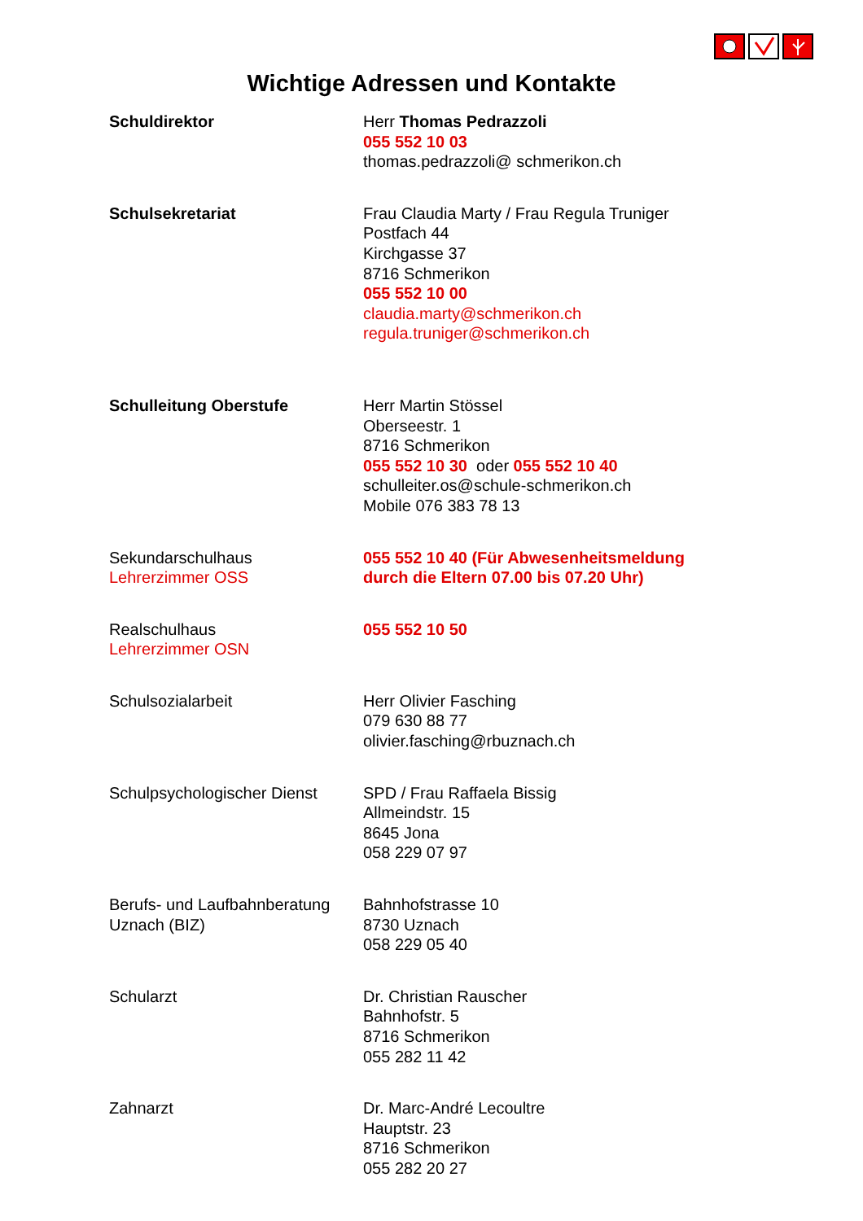Wichtige Adressen und Kontakte
| Schuldirektor | Herr Thomas Pedrazzoli 055 552 10 03 thomas.pedrazzoli@ schmerikon.ch |
| Schulsekretariat | Frau Claudia Marty / Frau Regula Truniger Postfach 44 Kirchgasse 37 8716 Schmerikon 055 552 10 00 claudia.marty@schmerikon.ch regula.truniger@schmerikon.ch |
| Schulleitung Oberstufe | Herr Martin Stössel Oberseestr. 1 8716 Schmerikon 055 552 10 30 oder 055 552 10 40 schulleiter.os@schule-schmerikon.ch Mobile 076 383 78 13 |
| Sekundarschulhaus Lehrerzimmer OSS | 055 552 10 40 (Für Abwesenheitsmeldung durch die Eltern 07.00 bis 07.20 Uhr) |
| Realschulhaus Lehrerzimmer OSN | 055 552 10 50 |
| Schulsozialarbeit | Herr Olivier Fasching 079 630 88 77 olivier.fasching@rbuznach.ch |
| Schulpsychologischer Dienst | SPD / Frau Raffaela Bissig Allmeindstr. 15 8645 Jona 058 229 07 97 |
| Berufs- und Laufbahnberatung Uznach (BIZ) | Bahnhofstrasse 10 8730 Uznach 058 229 05 40 |
| Schularzt | Dr. Christian Rauscher Bahnhofstr. 5 8716 Schmerikon 055 282 11 42 |
| Zahnarzt | Dr. Marc-André Lecoultre Hauptstr. 23 8716 Schmerikon 055 282 20 27 |